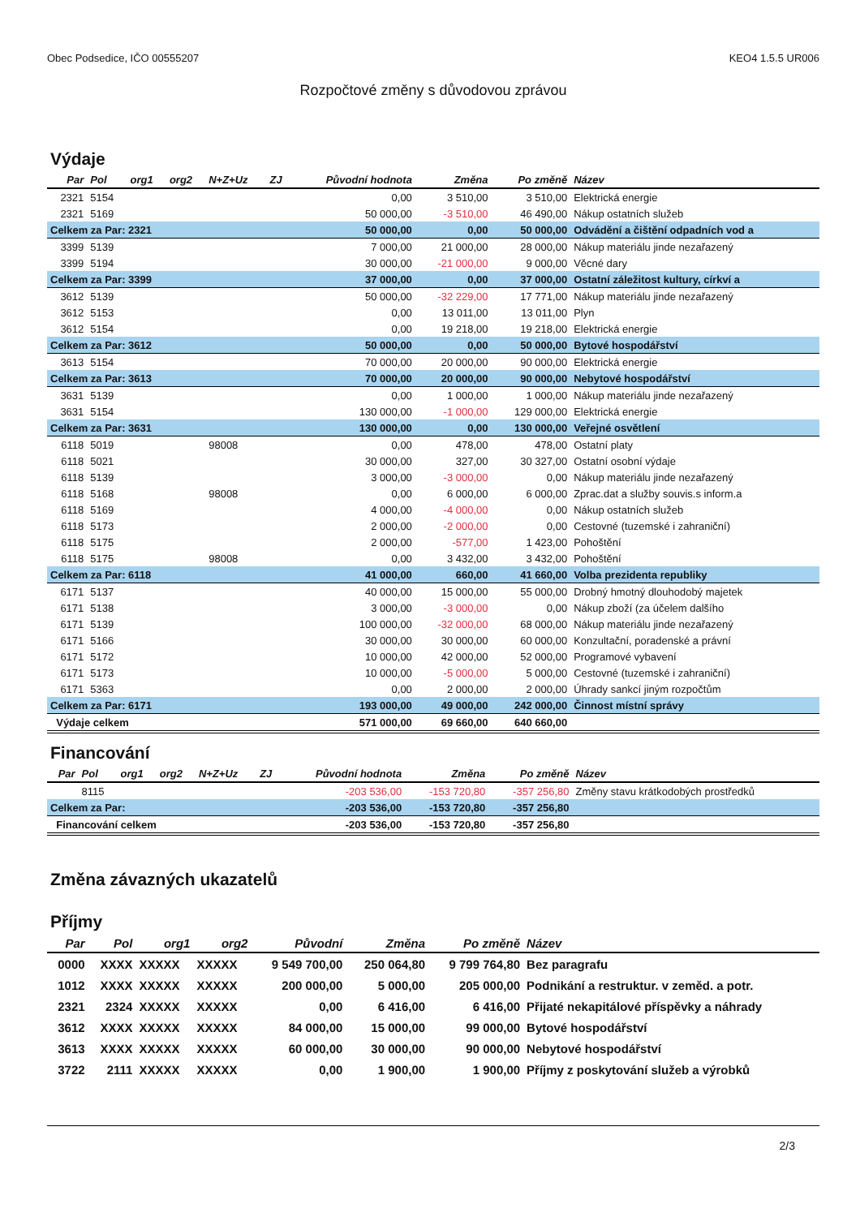Obec Podsedice, IČO 00555207 KEO4 1.5.5 UR006
Rozpočtové změny s důvodovou zprávou
Výdaje
| Par | Pol | org1 | org2 | N+Z+Uz | ZJ | Původní hodnota | Změna | Po změně | Název |
| --- | --- | --- | --- | --- | --- | --- | --- | --- | --- |
| 2321 | 5154 | | | | | 0,00 | 3 510,00 | 3 510,00 | Elektrická energie |
| 2321 | 5169 | | | | | 50 000,00 | -3 510,00 | 46 490,00 | Nákup ostatních služeb |
| Celkem za Par: 2321 | | | | | | 50 000,00 | 0,00 | 50 000,00 | Odvádění a čištění odpadních vod a |
| 3399 | 5139 | | | | | 7 000,00 | 21 000,00 | 28 000,00 | Nákup materiálu jinde nezařazený |
| 3399 | 5194 | | | | | 30 000,00 | -21 000,00 | 9 000,00 | Věcné dary |
| Celkem za Par: 3399 | | | | | | 37 000,00 | 0,00 | 37 000,00 | Ostatní záležitost kultury, církví a |
| 3612 | 5139 | | | | | 50 000,00 | -32 229,00 | 17 771,00 | Nákup materiálu jinde nezařazený |
| 3612 | 5153 | | | | | 0,00 | 13 011,00 | 13 011,00 | Plyn |
| 3612 | 5154 | | | | | 0,00 | 19 218,00 | 19 218,00 | Elektrická energie |
| Celkem za Par: 3612 | | | | | | 50 000,00 | 0,00 | 50 000,00 | Bytové hospodářství |
| 3613 | 5154 | | | | | 70 000,00 | 20 000,00 | 90 000,00 | Elektrická energie |
| Celkem za Par: 3613 | | | | | | 70 000,00 | 20 000,00 | 90 000,00 | Nebytové hospodářství |
| 3631 | 5139 | | | | | 0,00 | 1 000,00 | 1 000,00 | Nákup materiálu jinde nezařazený |
| 3631 | 5154 | | | | | 130 000,00 | -1 000,00 | 129 000,00 | Elektrická energie |
| Celkem za Par: 3631 | | | | | | 130 000,00 | 0,00 | 130 000,00 | Veřejné osvětlení |
| 6118 | 5019 | | | 98008 | | 0,00 | 478,00 | 478,00 | Ostatní platy |
| 6118 | 5021 | | | | | 30 000,00 | 327,00 | 30 327,00 | Ostatní osobní výdaje |
| 6118 | 5139 | | | | | 3 000,00 | -3 000,00 | 0,00 | Nákup materiálu jinde nezařazený |
| 6118 | 5168 | | | 98008 | | 0,00 | 6 000,00 | 6 000,00 | Zprac.dat a služby souvis.s inform.a |
| 6118 | 5169 | | | | | 4 000,00 | -4 000,00 | 0,00 | Nákup ostatních služeb |
| 6118 | 5173 | | | | | 2 000,00 | -2 000,00 | 0,00 | Cestovné (tuzemské i zahraniční) |
| 6118 | 5175 | | | | | 2 000,00 | -577,00 | 1 423,00 | Pohoštění |
| 6118 | 5175 | | | 98008 | | 0,00 | 3 432,00 | 3 432,00 | Pohoštění |
| Celkem za Par: 6118 | | | | | | 41 000,00 | 660,00 | 41 660,00 | Volba prezidenta republiky |
| 6171 | 5137 | | | | | 40 000,00 | 15 000,00 | 55 000,00 | Drobný hmotný dlouhodobý majetek |
| 6171 | 5138 | | | | | 3 000,00 | -3 000,00 | 0,00 | Nákup zboží (za účelem dalšího |
| 6171 | 5139 | | | | | 100 000,00 | -32 000,00 | 68 000,00 | Nákup materiálu jinde nezařazený |
| 6171 | 5166 | | | | | 30 000,00 | 30 000,00 | 60 000,00 | Konzultační, poradenské a právní |
| 6171 | 5172 | | | | | 10 000,00 | 42 000,00 | 52 000,00 | Programové vybavení |
| 6171 | 5173 | | | | | 10 000,00 | -5 000,00 | 5 000,00 | Cestovné (tuzemské i zahraniční) |
| 6171 | 5363 | | | | | 0,00 | 2 000,00 | 2 000,00 | Úhrady sankcí jiným rozpočtům |
| Celkem za Par: 6171 | | | | | | 193 000,00 | 49 000,00 | 242 000,00 | Činnost místní správy |
| Výdaje celkem | | | | | | 571 000,00 | 69 660,00 | 640 660,00 | |
Financování
| Par | Pol | org1 | org2 | N+Z+Uz | ZJ | Původní hodnota | Změna | Po změně | Název |
| --- | --- | --- | --- | --- | --- | --- | --- | --- | --- |
| | 8115 | | | | | -203 536,00 | -153 720,80 | -357 256,80 | Změny stavu krátkodobých prostředků |
| Celkem za Par: | | | | | | -203 536,00 | -153 720,80 | -357 256,80 | |
| Financování celkem | | | | | | -203 536,00 | -153 720,80 | -357 256,80 | |
Změna závazných ukazatelů
Příjmy
| Par | Pol | org1 | org2 | Původní | Změna | Po změně | Název |
| --- | --- | --- | --- | --- | --- | --- | --- |
| 0000 | XXXX | XXXXX | XXXXX | 9 549 700,00 | 250 064,80 | 9 799 764,80 | Bez paragrafu |
| 1012 | XXXX | XXXXX | XXXXX | 200 000,00 | 5 000,00 | 205 000,00 | Podnikání a restruktur. v zeměd. a potr. |
| 2321 | 2324 | XXXXX | XXXXX | 0,00 | 6 416,00 | 6 416,00 | Přijaté nekapitálové příspěvky a náhrady |
| 3612 | XXXX | XXXXX | XXXXX | 84 000,00 | 15 000,00 | 99 000,00 | Bytové hospodářství |
| 3613 | XXXX | XXXXX | XXXXX | 60 000,00 | 30 000,00 | 90 000,00 | Nebytové hospodářství |
| 3722 | 2111 | XXXXX | XXXXX | 0,00 | 1 900,00 | 1 900,00 | Příjmy z poskytování služeb a výrobků |
2/3